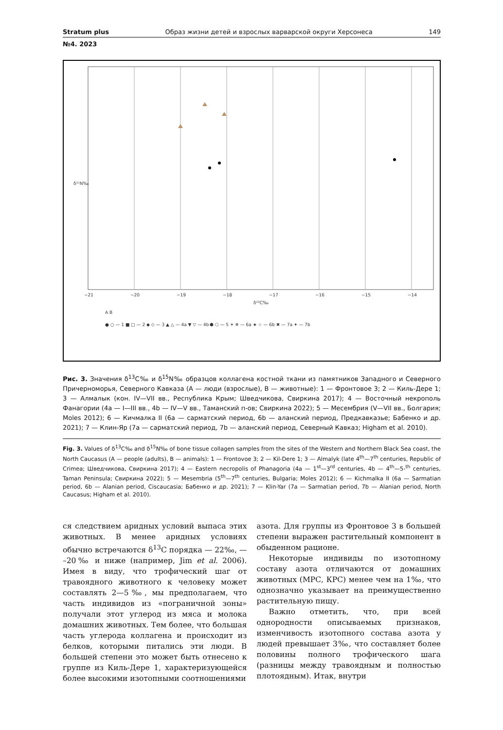Stratum plus Образ жизни детей и взрослых варварской округи Херсонеса 149
№4. 2023
−21
−20
−19
−18
−17
−16
−15
−14
δ¹³C‰
δ¹⁵N‰
A B
● ○ — 1 ■ □ — 2 ◆ ◇ — 3 ▲ △ — 4a ▼ ▽ — 4b
⬢ ⬡ — 5 ✶ ✵ — 6a ★ ☆ — 6b ✖ — 7a ✦ — 7b
Рис. 3. Значения δ<sup>13</sup>C‰ и δ<sup>15</sup>N‰ образцов коллагена костной ткани из памятников Западного и Северного Причерноморья, Северного Кавказа (A — люди (взрослые), B — животные): 1 — Фронтовое 3; 2 — Киль-Дере 1; 3 — Алмалык (кон. IV—VII вв., Республика Крым; Шведчикова, Свиркина 2017); 4 — Восточный некрополь Фанагории (4a — I—III вв., 4b — IV—V вв., Таманский п-ов; Свиркина 2022); 5 — Месембрия (V—VII вв., Болгария; Moles 2012); 6 — Кичмалка II (6a — сарматский период, 6b — аланский период, Предкавказье; Бабенко и др. 2021); 7 — Клин-Яр (7a — сарматский период, 7b — аланский период, Северный Кавказ; Higham et al. 2010).
Fig. 3. Values of δ<sup>13</sup>C‰ and δ<sup>15</sup>N‰ of bone tissue collagen samples from the sites of the Western and Northern Black Sea coast, the North Caucasus (A — people (adults), B — animals): 1 — Frontovoe 3; 2 — Kil-Dere 1; 3 — Almalyk (late 4<sup>th</sup>—7<sup>th</sup> centuries, Republic of Crimea; Шведчикова, Свиркина 2017); 4 — Eastern necropolis of Phanagoria (4a — 1<sup>st</sup>—3<sup>rd</sup> centuries, 4b — 4<sup>th</sup>—5-<sup>th</sup> centuries, Taman Peninsula; Свиркина 2022); 5 — Mesembria (5<sup>th</sup>—7<sup>th</sup> centuries, Bulgaria; Moles 2012); 6 — Kichmalka II (6a — Sarmatian period, 6b — Alanian period, Ciscaucasia; Бабенко и др. 2021); 7 — Klin-Yar (7a — Sarmatian period, 7b — Alanian period, North Caucasus; Higham et al. 2010).
ся следствием аридных условий выпаса этих животных. В менее аридных условиях обычно встречаются δ<sup>13</sup>C порядка — 22‰, — –20‰ и ниже (например, Jim et al. 2006). Имея в виду, что трофический шаг от травоядного животного к человеку может составлять 2—5‰, мы предполагаем, что часть индивидов из «пограничной зоны» получали этот углерод из мяса и молока домашних животных. Тем более, что большая часть углерода коллагена и происходит из белков, которыми питались эти люди. В большей степени это может быть отнесено к группе из Киль-Дере 1, характеризующейся более высокими изотопными соотношениями
азота. Для группы из Фронтовое 3 в большей степени выражен растительный компонент в обыденном рационе.
Некоторые индивиды по изотопному составу азота отличаются от домашних животных (МРС, КРС) менее чем на 1‰, что однозначно указывает на преимущественно растительную пищу.
Важно отметить, что, при всей однородности описываемых признаков, изменчивость изотопного состава азота у людей превышает 3‰, что составляет более половины полного трофического шага (разницы между травоядным и полностью плотоядным). Итак, внутри